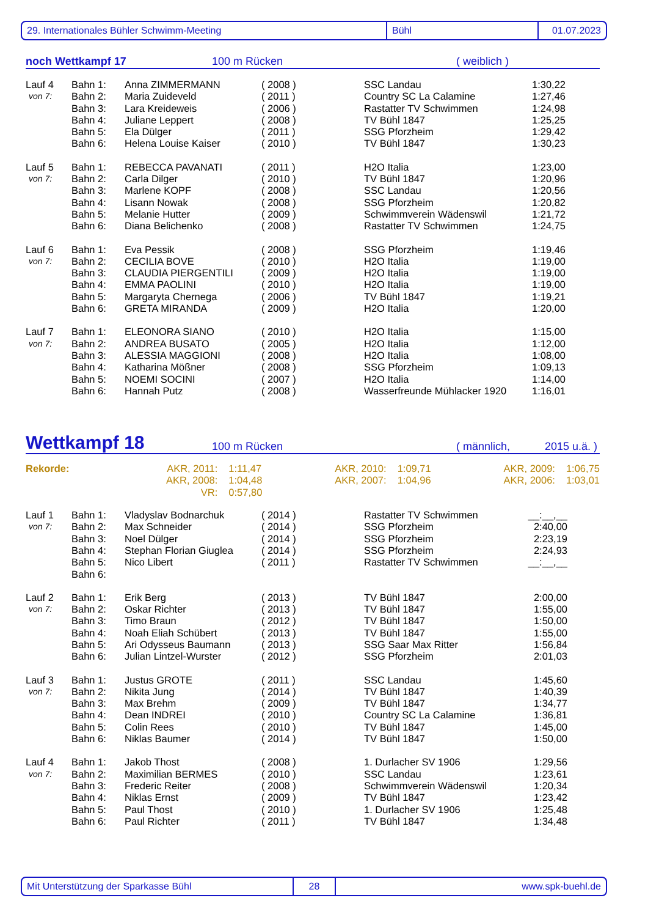29. Internationales Bühler Schwimm-Meeting Bühl 01.07.2023
noch Wettkampf 17 100 m Rücken ( weiblich )
| Lauf 4 | Bahn 1: | Anna ZIMMERMANN | ( 2008 ) | SSC Landau | 1:30,22 |
| von 7: | Bahn 2: | Maria Zuideveld | ( 2011 ) | Country SC La Calamine | 1:27,46 |
| | Bahn 3: | Lara Kreideweis | ( 2006 ) | Rastatter TV Schwimmen | 1:24,98 |
| | Bahn 4: | Juliane Leppert | ( 2008 ) | TV Bühl 1847 | 1:25,25 |
| | Bahn 5: | Ela Dülger | ( 2011 ) | SSG Pforzheim | 1:29,42 |
| | Bahn 6: | Helena Louise Kaiser | ( 2010 ) | TV Bühl 1847 | 1:30,23 |
| Lauf 5 | Bahn 1: | REBECCA PAVANATI | ( 2011 ) | H2O Italia | 1:23,00 |
| von 7: | Bahn 2: | Carla Dilger | ( 2010 ) | TV Bühl 1847 | 1:20,96 |
| | Bahn 3: | Marlene KOPF | ( 2008 ) | SSC Landau | 1:20,56 |
| | Bahn 4: | Lisann Nowak | ( 2008 ) | SSG Pforzheim | 1:20,82 |
| | Bahn 5: | Melanie Hutter | ( 2009 ) | Schwimmverein Wädenswil | 1:21,72 |
| | Bahn 6: | Diana Belichenko | ( 2008 ) | Rastatter TV Schwimmen | 1:24,75 |
| Lauf 6 | Bahn 1: | Eva Pessik | ( 2008 ) | SSG Pforzheim | 1:19,46 |
| von 7: | Bahn 2: | CECILIA BOVE | ( 2010 ) | H2O Italia | 1:19,00 |
| | Bahn 3: | CLAUDIA PIERGENTILI | ( 2009 ) | H2O Italia | 1:19,00 |
| | Bahn 4: | EMMA PAOLINI | ( 2010 ) | H2O Italia | 1:19,00 |
| | Bahn 5: | Margaryta Chernega | ( 2006 ) | TV Bühl 1847 | 1:19,21 |
| | Bahn 6: | GRETA MIRANDA | ( 2009 ) | H2O Italia | 1:20,00 |
| Lauf 7 | Bahn 1: | ELEONORA SIANO | ( 2010 ) | H2O Italia | 1:15,00 |
| von 7: | Bahn 2: | ANDREA BUSATO | ( 2005 ) | H2O Italia | 1:12,00 |
| | Bahn 3: | ALESSIA MAGGIONI | ( 2008 ) | H2O Italia | 1:08,00 |
| | Bahn 4: | Katharina Mößner | ( 2008 ) | SSG Pforzheim | 1:09,13 |
| | Bahn 5: | NOEMI SOCINI | ( 2007 ) | H2O Italia | 1:14,00 |
| | Bahn 6: | Hannah Putz | ( 2008 ) | Wasserfreunde Mühlacker 1920 | 1:16,01 |
Wettkampf 18 100 m Rücken ( männlich, 2015 u.ä. )
| Rekorde: | AKR, 2011: | 1:11,47 | AKR, 2010: | 1:09,71 | AKR, 2009: | 1:06,75 |
| | AKR, 2008: | 1:04,48 | AKR, 2007: | 1:04,96 | AKR, 2006: | 1:03,01 |
| | VR: | 0:57,80 | | | | |
| Lauf 1 | Bahn 1: | Vladyslav Bodnarchuk | ( 2014 ) | Rastatter TV Schwimmen | __:__,__ |
| von 7: | Bahn 2: | Max Schneider | ( 2014 ) | SSG Pforzheim | 2:40,00 |
| | Bahn 3: | Noel Dülger | ( 2014 ) | SSG Pforzheim | 2:23,19 |
| | Bahn 4: | Stephan Florian Giuglea | ( 2014 ) | SSG Pforzheim | 2:24,93 |
| | Bahn 5: | Nico Libert | ( 2011 ) | Rastatter TV Schwimmen | __:__,__ |
| | Bahn 6: | | | | |
| Lauf 2 | Bahn 1: | Erik Berg | ( 2013 ) | TV Bühl 1847 | 2:00,00 |
| von 7: | Bahn 2: | Oskar Richter | ( 2013 ) | TV Bühl 1847 | 1:55,00 |
| | Bahn 3: | Timo Braun | ( 2012 ) | TV Bühl 1847 | 1:50,00 |
| | Bahn 4: | Noah Eliah Schübert | ( 2013 ) | TV Bühl 1847 | 1:55,00 |
| | Bahn 5: | Ari Odysseus Baumann | ( 2013 ) | SSG Saar Max Ritter | 1:56,84 |
| | Bahn 6: | Julian Lintzel-Wurster | ( 2012 ) | SSG Pforzheim | 2:01,03 |
| Lauf 3 | Bahn 1: | Justus GROTE | ( 2011 ) | SSC Landau | 1:45,60 |
| von 7: | Bahn 2: | Nikita Jung | ( 2014 ) | TV Bühl 1847 | 1:40,39 |
| | Bahn 3: | Max Brehm | ( 2009 ) | TV Bühl 1847 | 1:34,77 |
| | Bahn 4: | Dean INDREI | ( 2010 ) | Country SC La Calamine | 1:36,81 |
| | Bahn 5: | Colin Rees | ( 2010 ) | TV Bühl 1847 | 1:45,00 |
| | Bahn 6: | Niklas Baumer | ( 2014 ) | TV Bühl 1847 | 1:50,00 |
| Lauf 4 | Bahn 1: | Jakob Thost | ( 2008 ) | 1. Durlacher SV 1906 | 1:29,56 |
| von 7: | Bahn 2: | Maximilian BERMES | ( 2010 ) | SSC Landau | 1:23,61 |
| | Bahn 3: | Frederic Reiter | ( 2008 ) | Schwimmverein Wädenswil | 1:20,34 |
| | Bahn 4: | Niklas Ernst | ( 2009 ) | TV Bühl 1847 | 1:23,42 |
| | Bahn 5: | Paul Thost | ( 2010 ) | 1. Durlacher SV 1906 | 1:25,48 |
| | Bahn 6: | Paul Richter | ( 2011 ) | TV Bühl 1847 | 1:34,48 |
Mit Unterstützung der Sparkasse Bühl 28 www.spk-buehl.de